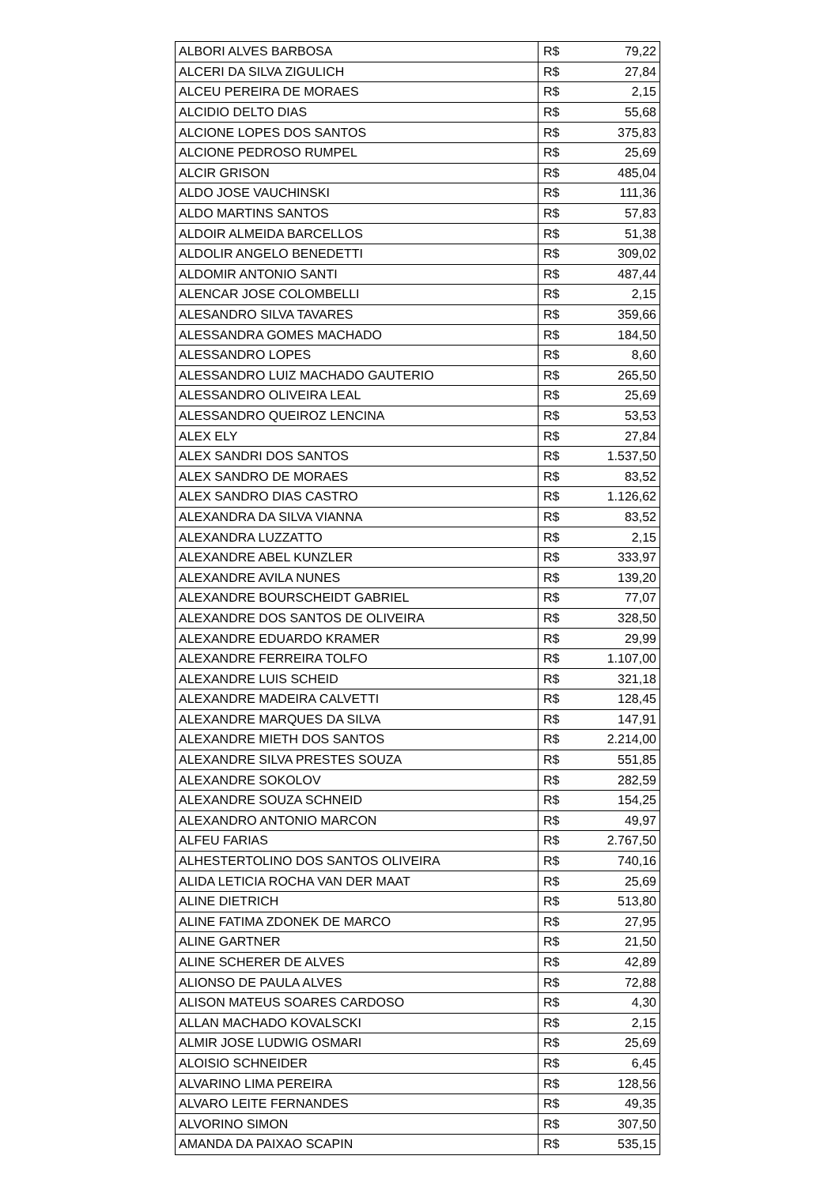| ALBORI ALVES BARBOSA | R$ | 79,22 |
| ALCERI DA SILVA ZIGULICH | R$ | 27,84 |
| ALCEU PEREIRA DE MORAES | R$ | 2,15 |
| ALCIDIO DELTO DIAS | R$ | 55,68 |
| ALCIONE LOPES DOS SANTOS | R$ | 375,83 |
| ALCIONE PEDROSO RUMPEL | R$ | 25,69 |
| ALCIR GRISON | R$ | 485,04 |
| ALDO JOSE VAUCHINSKI | R$ | 111,36 |
| ALDO MARTINS SANTOS | R$ | 57,83 |
| ALDOIR ALMEIDA BARCELLOS | R$ | 51,38 |
| ALDOLIR ANGELO BENEDETTI | R$ | 309,02 |
| ALDOMIR ANTONIO SANTI | R$ | 487,44 |
| ALENCAR JOSE COLOMBELLI | R$ | 2,15 |
| ALESANDRO SILVA TAVARES | R$ | 359,66 |
| ALESSANDRA GOMES MACHADO | R$ | 184,50 |
| ALESSANDRO LOPES | R$ | 8,60 |
| ALESSANDRO LUIZ MACHADO GAUTERIO | R$ | 265,50 |
| ALESSANDRO OLIVEIRA LEAL | R$ | 25,69 |
| ALESSANDRO QUEIROZ LENCINA | R$ | 53,53 |
| ALEX ELY | R$ | 27,84 |
| ALEX SANDRI DOS SANTOS | R$ | 1.537,50 |
| ALEX SANDRO DE MORAES | R$ | 83,52 |
| ALEX SANDRO DIAS CASTRO | R$ | 1.126,62 |
| ALEXANDRA DA SILVA VIANNA | R$ | 83,52 |
| ALEXANDRA LUZZATTO | R$ | 2,15 |
| ALEXANDRE ABEL KUNZLER | R$ | 333,97 |
| ALEXANDRE AVILA NUNES | R$ | 139,20 |
| ALEXANDRE BOURSCHEIDT GABRIEL | R$ | 77,07 |
| ALEXANDRE DOS SANTOS DE OLIVEIRA | R$ | 328,50 |
| ALEXANDRE EDUARDO KRAMER | R$ | 29,99 |
| ALEXANDRE FERREIRA TOLFO | R$ | 1.107,00 |
| ALEXANDRE LUIS SCHEID | R$ | 321,18 |
| ALEXANDRE MADEIRA CALVETTI | R$ | 128,45 |
| ALEXANDRE MARQUES DA SILVA | R$ | 147,91 |
| ALEXANDRE MIETH DOS SANTOS | R$ | 2.214,00 |
| ALEXANDRE SILVA PRESTES SOUZA | R$ | 551,85 |
| ALEXANDRE SOKOLOV | R$ | 282,59 |
| ALEXANDRE SOUZA SCHNEID | R$ | 154,25 |
| ALEXANDRO ANTONIO MARCON | R$ | 49,97 |
| ALFEU FARIAS | R$ | 2.767,50 |
| ALHESTERTOLINO DOS SANTOS OLIVEIRA | R$ | 740,16 |
| ALIDA LETICIA ROCHA VAN DER MAAT | R$ | 25,69 |
| ALINE DIETRICH | R$ | 513,80 |
| ALINE FATIMA ZDONEK DE MARCO | R$ | 27,95 |
| ALINE GARTNER | R$ | 21,50 |
| ALINE SCHERER DE ALVES | R$ | 42,89 |
| ALIONSO DE PAULA ALVES | R$ | 72,88 |
| ALISON MATEUS SOARES CARDOSO | R$ | 4,30 |
| ALLAN MACHADO KOVALSCKI | R$ | 2,15 |
| ALMIR JOSE LUDWIG OSMARI | R$ | 25,69 |
| ALOISIO SCHNEIDER | R$ | 6,45 |
| ALVARINO LIMA PEREIRA | R$ | 128,56 |
| ALVARO LEITE FERNANDES | R$ | 49,35 |
| ALVORINO SIMON | R$ | 307,50 |
| AMANDA DA PAIXAO SCAPIN | R$ | 535,15 |